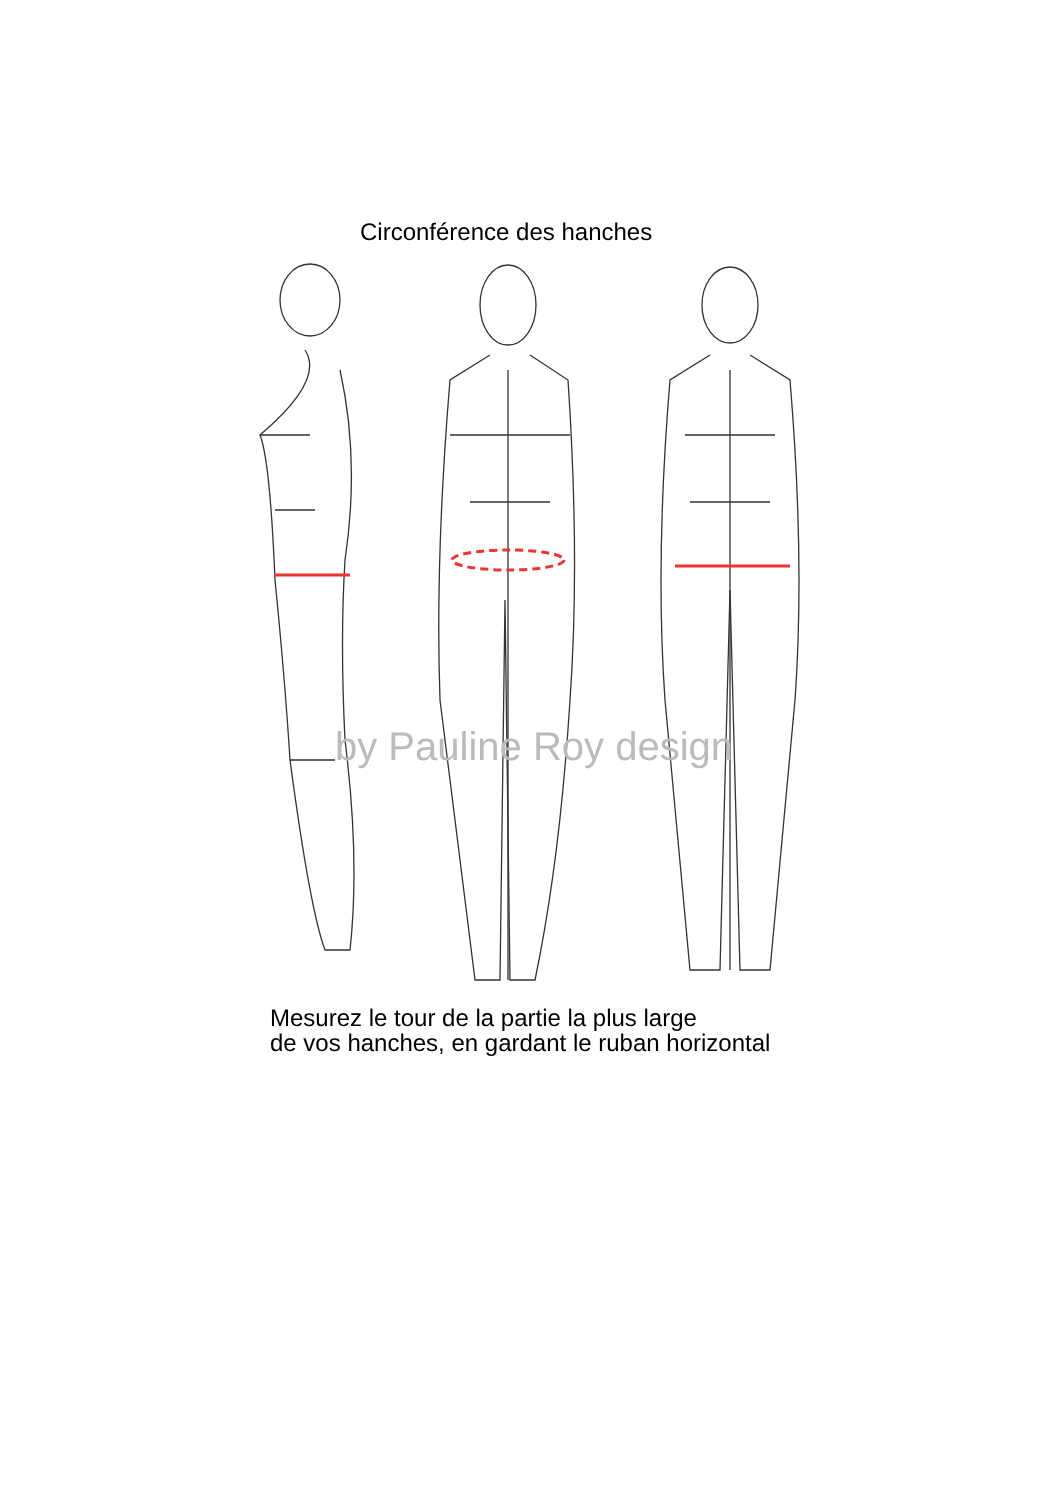Circonférence des hanches
by Pauline Roy design
Mesurez le tour de la partie la plus large
de vos hanches, en gardant le ruban horizontal